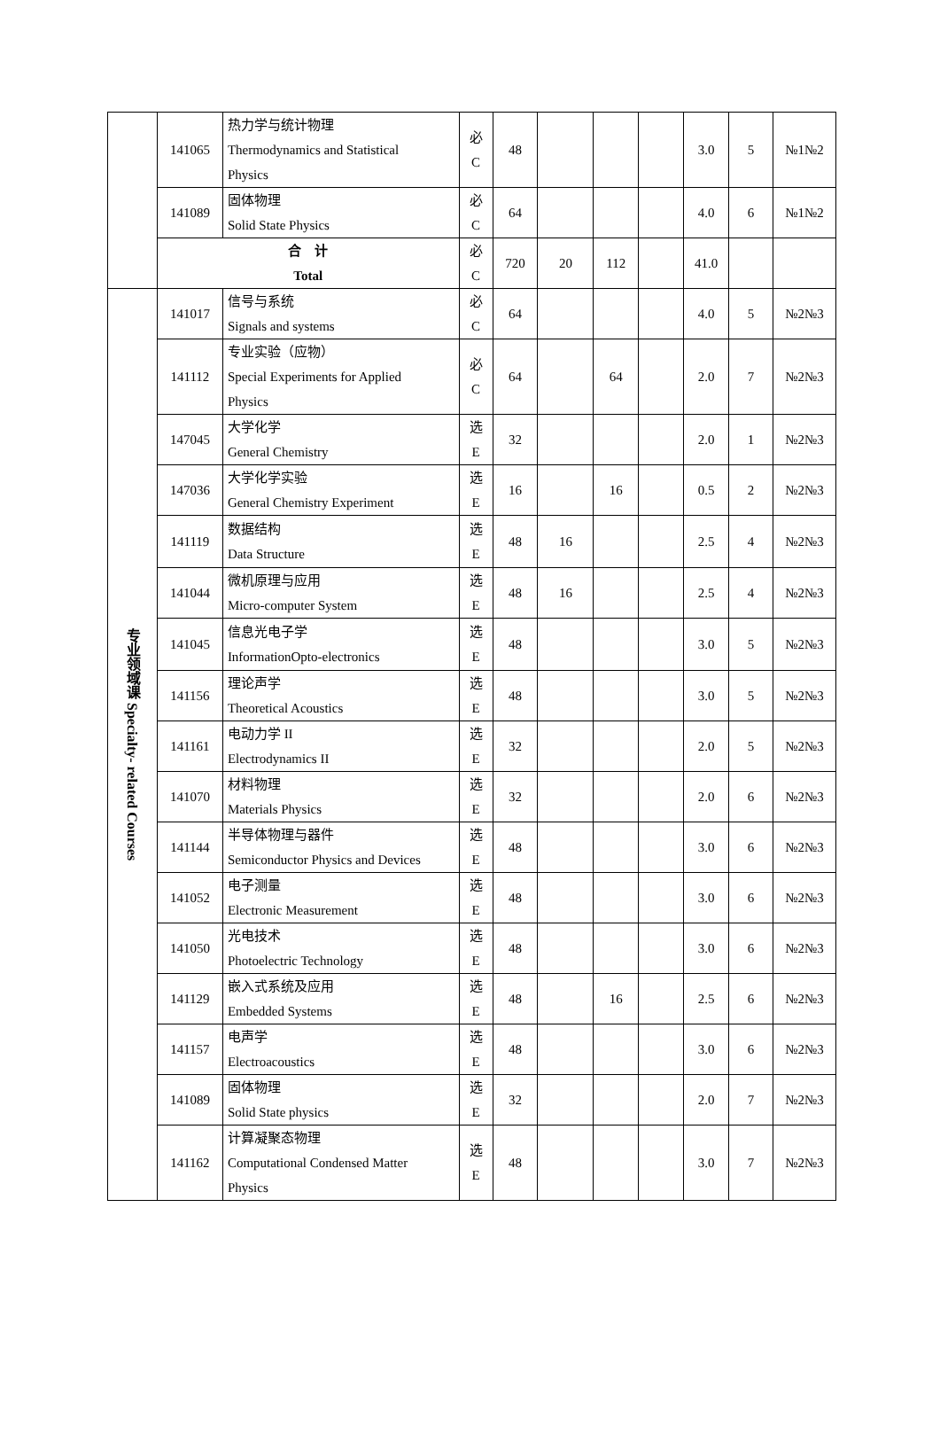| | 141065 | 热力学与统计物理 Thermodynamics and Statistical Physics | 必 C | 48 | | | | 3.0 | 5 | №1№2 |
| | 141089 | 固体物理 Solid State Physics | 必 C | 64 | | | | 4.0 | 6 | №1№2 |
| | 合 计 Total | | 必 C | 720 | 20 | 112 | | 41.0 | | |
| 专业领域课 Specialty- related Courses | 141017 | 信号与系统 Signals and systems | 必 C | 64 | | | | 4.0 | 5 | №2№3 |
| | 141112 | 专业实验（应物） Special Experiments for Applied Physics | 必 C | 64 | | 64 | | 2.0 | 7 | №2№3 |
| | 147045 | 大学化学 General Chemistry | 选 E | 32 | | | | 2.0 | 1 | №2№3 |
| | 147036 | 大学化学实验 General Chemistry Experiment | 选 E | 16 | | 16 | | 0.5 | 2 | №2№3 |
| | 141119 | 数据结构 Data Structure | 选 E | 48 | 16 | | | 2.5 | 4 | №2№3 |
| | 141044 | 微机原理与应用 Micro-computer System | 选 E | 48 | 16 | | | 2.5 | 4 | №2№3 |
| | 141045 | 信息光电子学 InformationOpto-electronics | 选 E | 48 | | | | 3.0 | 5 | №2№3 |
| | 141156 | 理论声学 Theoretical Acoustics | 选 E | 48 | | | | 3.0 | 5 | №2№3 |
| | 141161 | 电动力学 II Electrodynamics II | 选 E | 32 | | | | 2.0 | 5 | №2№3 |
| | 141070 | 材料物理 Materials Physics | 选 E | 32 | | | | 2.0 | 6 | №2№3 |
| | 141144 | 半导体物理与器件 Semiconductor Physics and Devices | 选 E | 48 | | | | 3.0 | 6 | №2№3 |
| | 141052 | 电子测量 Electronic Measurement | 选 E | 48 | | | | 3.0 | 6 | №2№3 |
| | 141050 | 光电技术 Photoelectric Technology | 选 E | 48 | | | | 3.0 | 6 | №2№3 |
| | 141129 | 嵌入式系统及应用 Embedded Systems | 选 E | 48 | | 16 | | 2.5 | 6 | №2№3 |
| | 141157 | 电声学 Electroacoustics | 选 E | 48 | | | | 3.0 | 6 | №2№3 |
| | 141089 | 固体物理 Solid State physics | 选 E | 32 | | | | 2.0 | 7 | №2№3 |
| | 141162 | 计算凝聚态物理 Computational Condensed Matter Physics | 选 E | 48 | | | | 3.0 | 7 | №2№3 |